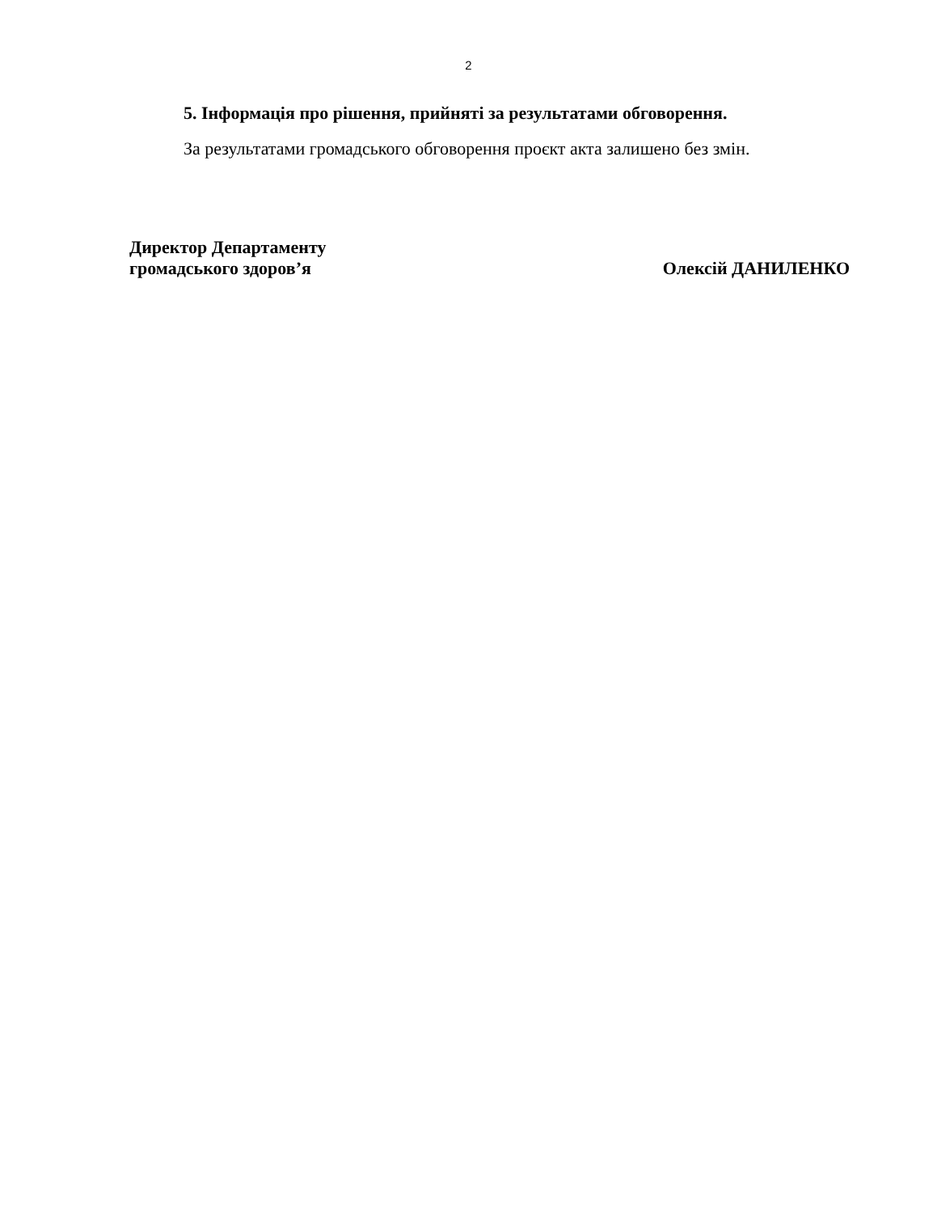2
5. Інформація про рішення, прийняті за результатами обговорення.
За результатами громадського обговорення проєкт акта залишено без змін.
Директор Департаменту
громадського здоров’я
Олексій ДАНИЛЕНКО